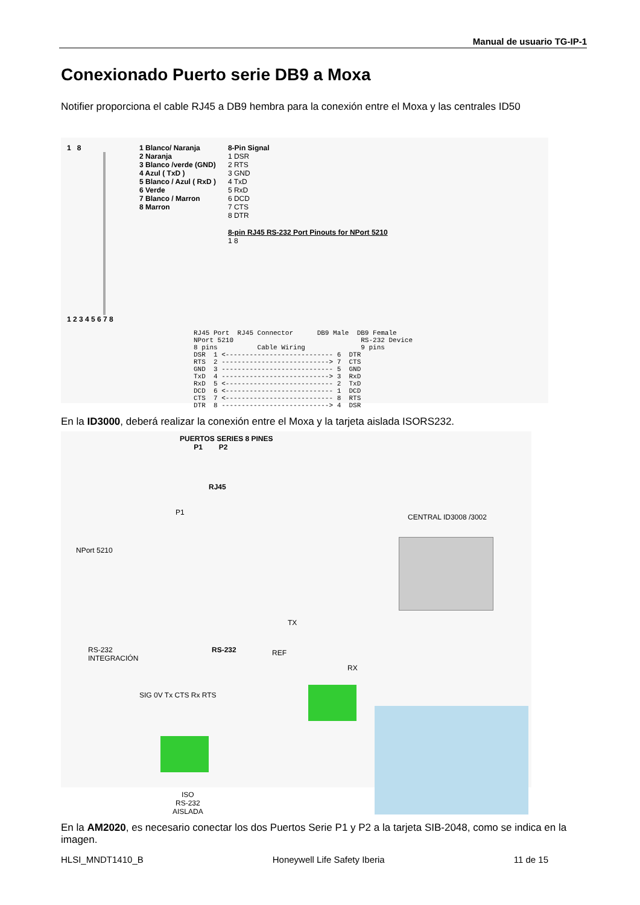Manual de usuario TG-IP-1
Conexionado Puerto serie DB9 a Moxa
Notifier proporciona el cable RJ45 a DB9 hembra para la conexión entre el Moxa y las centrales ID50
1 8
1 2 3 4 5 6 7 8
1 Blanco/ Naranja
2 Naranja
3 Blanco /verde (GND)
4 Azul ( TxD )
5 Blanco / Azul ( RxD )
6 Verde
7 Blanco / Marron
8 Marron
8-Pin Signal
1 DSR
2 RTS
3 GND
4 TxD
5 RxD
6 DCD
7 CTS
8 DTR
8-pin RJ45 RS-232 Port Pinouts for NPort 5210
1 8
RJ45 Port RJ45 Connector DB9 Male DB9 Female NPort 5210 RS-232 Device 8 pins Cable Wiring 9 pins DSR 1 <--------------------------- 6 DTR RTS 2 ---------------------------> 7 CTS GND 3 ---------------------------- 5 GND TxD 4 ---------------------------> 3 RxD RxD 5 <--------------------------- 2 TxD DCD 6 <--------------------------- 1 DCD CTS 7 <--------------------------- 8 RTS DTR 8 ---------------------------> 4 DSR
En la ID3000, deberá realizar la conexión entre el Moxa y la tarjeta aislada ISORS232.
PUERTOS SERIES 8 PINES
P1 P2
RJ45
P1
CENTRAL ID3008 /3002
NPort 5210
TX
RS-232
INTEGRACIÓN
RS-232 REF
RX
SIG 0V Tx CTS Rx RTS
ISO
RS-232
AISLADA
En la AM2020, es necesario conectar los dos Puertos Serie P1 y P2 a la tarjeta SIB-2048, como se indica en la imagen.
HLSI_MNDT1410_B Honeywell Life Safety Iberia 11 de 15